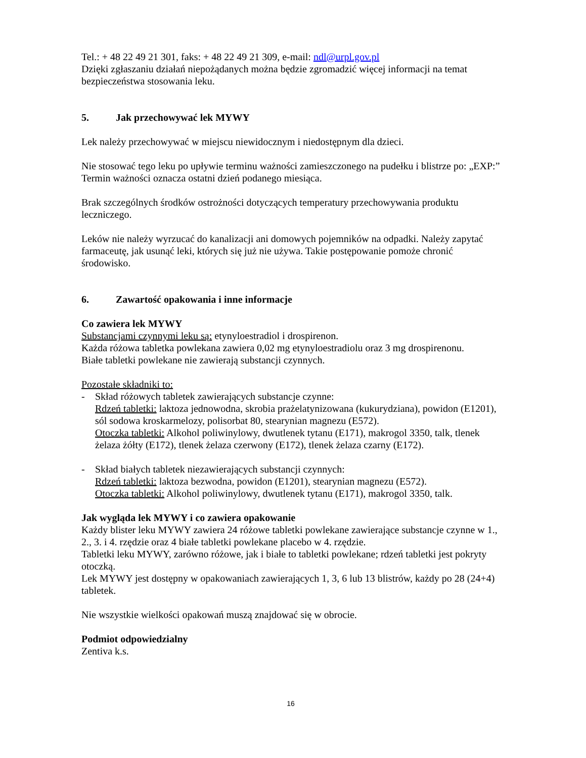Tel.: + 48 22 49 21 301, faks: + 48 22 49 21 309, e-mail: ndl@urpl.gov.pl
Dzięki zgłaszaniu działań niepożądanych można będzie zgromadzić więcej informacji na temat bezpieczeństwa stosowania leku.
5. Jak przechowywać lek MYWY
Lek należy przechowywać w miejscu niewidocznym i niedostępnym dla dzieci.
Nie stosować tego leku po upływie terminu ważności zamieszczonego na pudełku i blistrze po: „EXP:” Termin ważności oznacza ostatni dzień podanego miesiąca.
Brak szczególnych środków ostrożności dotyczących temperatury przechowywania produktu leczniczego.
Leków nie należy wyrzucać do kanalizacji ani domowych pojemników na odpadki. Należy zapytać farmaceutę, jak usunąć leki, których się już nie używa. Takie postępowanie pomoże chronić środowisko.
6. Zawartość opakowania i inne informacje
Co zawiera lek MYWY
Substancjami czynnymi leku są: etynyloestradiol i drospirenon.
Każda różowa tabletka powlekana zawiera 0,02 mg etynyloestradiolu oraz 3 mg drospirenonu.
Białe tabletki powlekane nie zawierają substancji czynnych.
Pozostałe składniki to:
- Skład różowych tabletek zawierających substancje czynne:
Rdzeń tabletki: laktoza jednowodna, skrobia prażelatynizowana (kukurydziana), powidon (E1201), sól sodowa kroskarmelozy, polisorbat 80, stearynian magnezu (E572).
Otoczka tabletki: Alkohol poliwinylowy, dwutlenek tytanu (E171), makrogol 3350, talk, tlenek żelaza żółty (E172), tlenek żelaza czerwony (E172), tlenek żelaza czarny (E172).
- Skład białych tabletek niezawierających substancji czynnych:
Rdzeń tabletki: laktoza bezwodna, powidon (E1201), stearynian magnezu (E572).
Otoczka tabletki: Alkohol poliwinylowy, dwutlenek tytanu (E171), makrogol 3350, talk.
Jak wygląda lek MYWY i co zawiera opakowanie
Każdy blister leku MYWY zawiera 24 różowe tabletki powlekane zawierające substancje czynne w 1., 2., 3. i 4. rzędzie oraz 4 białe tabletki powlekane placebo w 4. rzędzie.
Tabletki leku MYWY, zarówno różowe, jak i białe to tabletki powlekane; rdzeń tabletki jest pokryty otoczką.
Lek MYWY jest dostępny w opakowaniach zawierających 1, 3, 6 lub 13 blistrów, każdy po 28 (24+4) tabletek.
Nie wszystkie wielkości opakowań muszą znajdować się w obrocie.
Podmiot odpowiedzialny
Zentiva k.s.
16